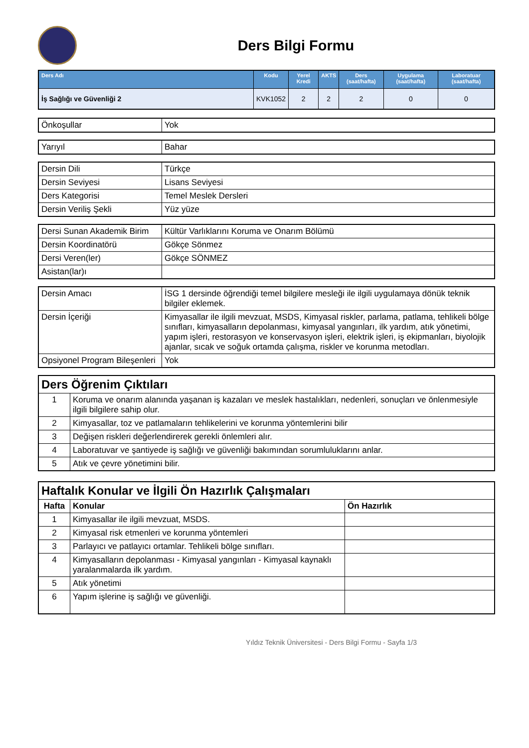Ders Bilgi Formu
| Ders Adı | Kodu | Yerel Kredi | AKTS | Ders (saat/hafta) | Uygulama (saat/hafta) | Laboratuar (saat/hafta) |
| --- | --- | --- | --- | --- | --- | --- |
| İş Sağlığı ve Güvenliği 2 | KVK1052 | 2 | 2 | 2 | 0 | 0 |
| Önkoşullar | Yok |
| Yarıyıl | Bahar |
| Dersin Dili | Türkçe |
| Dersin Seviyesi | Lisans Seviyesi |
| Ders Kategorisi | Temel Meslek Dersleri |
| Dersin Veriliş Şekli | Yüz yüze |
| Dersi Sunan Akademik Birim | Kültür Varlıklarını Koruma ve Onarım Bölümü |
| Dersin Koordinatörü | Gökçe Sönmez |
| Dersi Veren(ler) | Gökçe SÖNMEZ |
| Asistan(lar)ı | |
| Dersin Amacı | İSG 1 dersinde öğrendiği temel bilgilere mesleği ile ilgili uygulamaya dönük teknik bilgiler eklemek. |
| Dersin İçeriği | Kimyasallar ile ilgili mevzuat, MSDS, Kimyasal riskler, parlama, patlama, tehlikeli bölge sınıfları, kimyasalların depolanması, kimyasal yangınları, ilk yardım, atık yönetimi, yapım işleri, restorasyon ve konservasyon işleri, elektrik işleri, iş ekipmanları, biyolojik ajanlar, sıcak ve soğuk ortamda çalışma, riskler ve korunma metodları. |
| Opsiyonel Program Bileşenleri | Yok |
| Ders Öğrenim Çıktıları | |
| 1 | Koruma ve onarım alanında yaşanan iş kazaları ve meslek hastalıkları, nedenleri, sonuçları ve önlenmesiyle ilgili bilgilere sahip olur. |
| 2 | Kimyasallar, toz ve patlamaların tehlikelerini ve korunma yöntemlerini bilir |
| 3 | Değişen riskleri değerlendirerek gerekli önlemleri alır. |
| 4 | Laboratuvar ve şantiyede iş sağlığı ve güvenliği bakımından sorumluluklarını anlar. |
| 5 | Atık ve çevre yönetimini bilir. |
| Haftalık Konular ve İlgili Ön Hazırlık Çalışmaları | | |
| Hafta | Konular | Ön Hazırlık |
| 1 | Kimyasallar ile ilgili mevzuat, MSDS. | |
| 2 | Kimyasal risk etmenleri ve korunma yöntemleri | |
| 3 | Parlayıcı ve patlayıcı ortamlar. Tehlikeli bölge sınıfları. | |
| 4 | Kimyasalların depolanması - Kimyasal yangınları - Kimyasal kaynaklı yaralanmalarda ilk yardım. | |
| 5 | Atık yönetimi | |
| 6 | Yapım işlerine iş sağlığı ve güvenliği. | |
Yıldız Teknik Üniversitesi - Ders Bilgi Formu - Sayfa 1/3